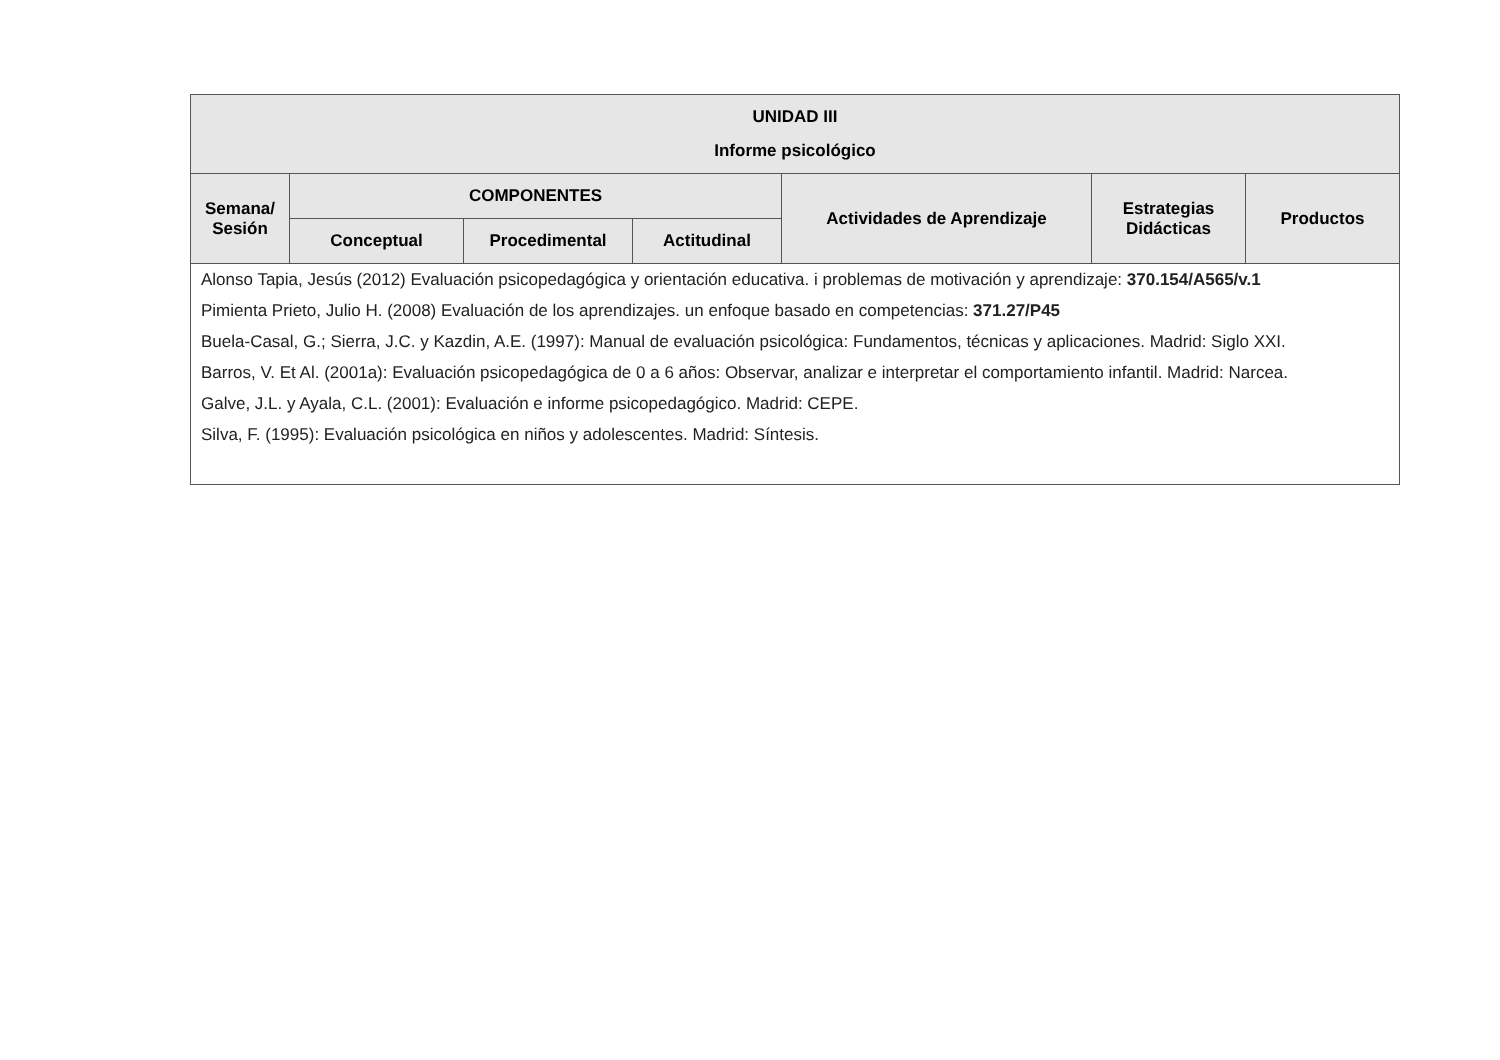| UNIDAD III Informe psicológico | | | | | | |
| --- | --- | --- | --- | --- | --- | --- |
| Semana/ Sesión | COMPONENTES | | | Actividades de Aprendizaje | Estrategias Didácticas | Productos |
| | Conceptual | Procedimental | Actitudinal | | | |
| Alonso Tapia, Jesús (2012) Evaluación psicopedagógica y orientación educativa. i problemas de motivación y aprendizaje: 370.154/A565/v.1 Pimienta Prieto, Julio H. (2008) Evaluación de los aprendizajes. un enfoque basado en competencias: 371.27/P45 Buela-Casal, G.; Sierra, J.C. y Kazdin, A.E. (1997): Manual de evaluación psicológica: Fundamentos, técnicas y aplicaciones. Madrid: Siglo XXI. Barros, V. Et Al. (2001a): Evaluación psicopedagógica de 0 a 6 años: Observar, analizar e interpretar el comportamiento infantil. Madrid: Narcea. Galve, J.L. y Ayala, C.L. (2001): Evaluación e informe psicopedagógico. Madrid: CEPE. Silva, F. (1995): Evaluación psicológica en niños y adolescentes. Madrid: Síntesis. | | | | | | |